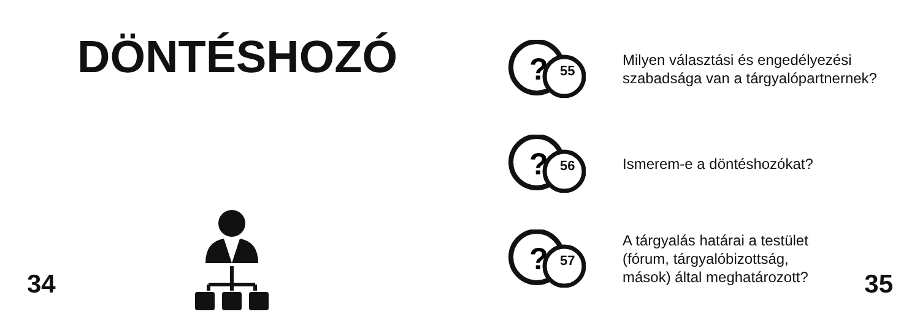DÖNTÉSHOZÓ
34
?
55
Milyen választási és engedélyezési
szabadsága van a tárgyalópartnernek?
?
56
Ismerem-e a döntéshozókat?
?
57
A tárgyalás határai a testület
(fórum, tárgyalóbizottság,
mások) által meghatározott?
35